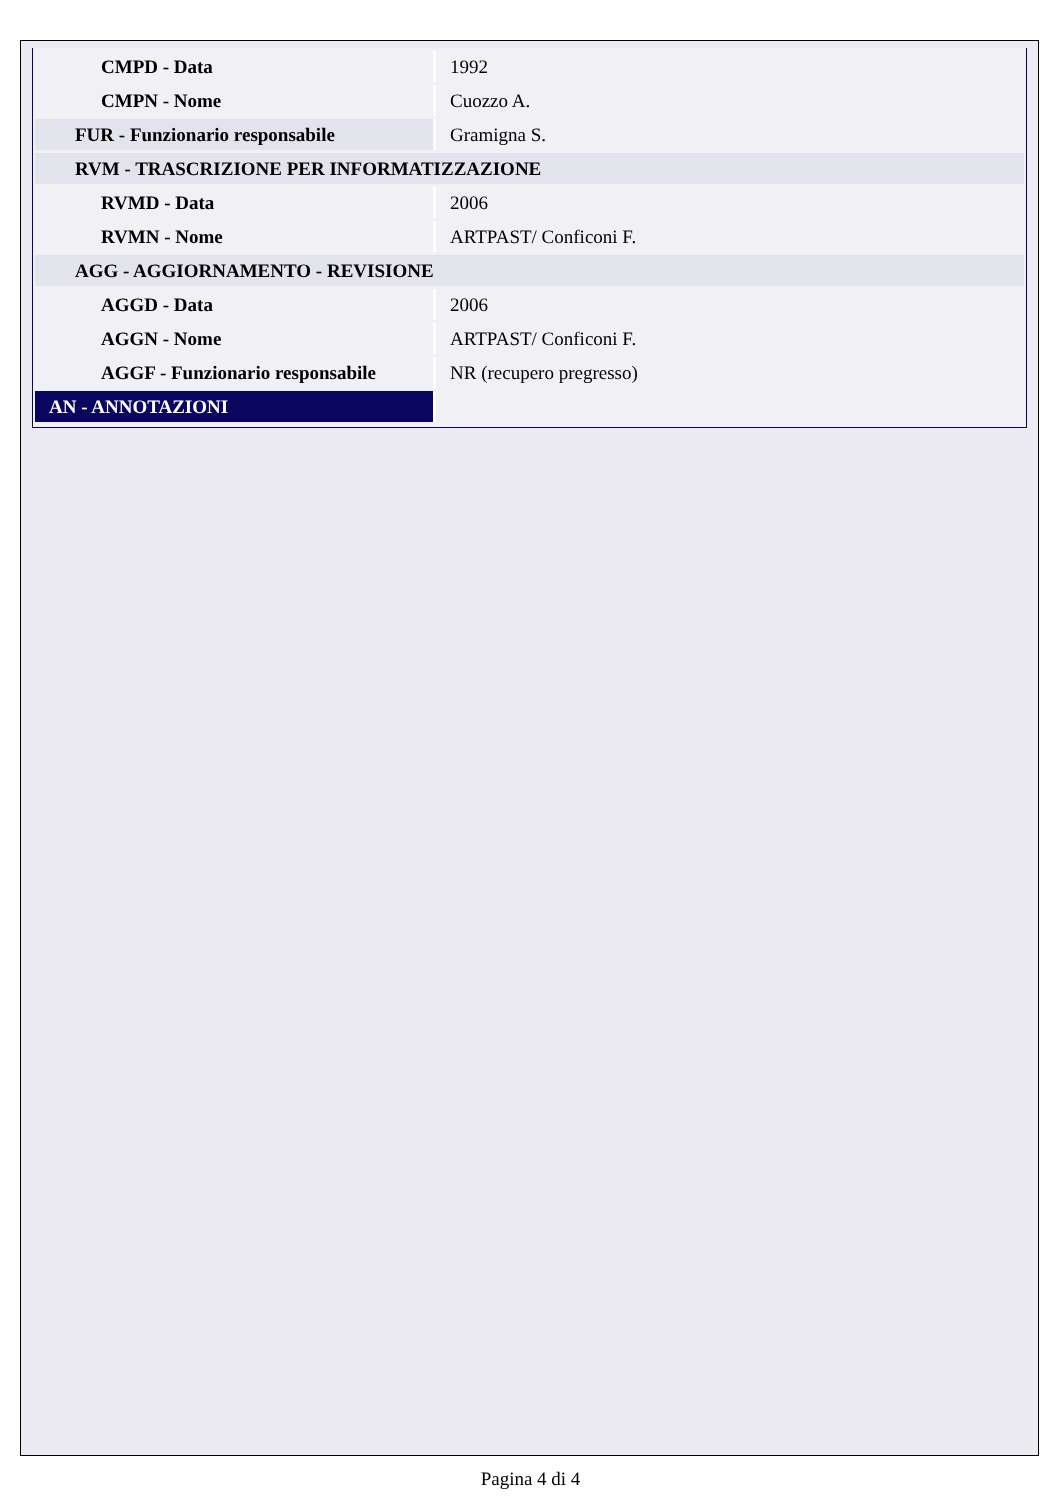| CMPD - Data | 1992 |
| CMPN - Nome | Cuozzo A. |
| FUR - Funzionario responsabile | Gramigna S. |
| RVM - TRASCRIZIONE PER INFORMATIZZAZIONE | |
| RVMD - Data | 2006 |
| RVMN - Nome | ARTPAST/ Conficoni F. |
| AGG - AGGIORNAMENTO - REVISIONE | |
| AGGD - Data | 2006 |
| AGGN - Nome | ARTPAST/ Conficoni F. |
| AGGF - Funzionario responsabile | NR (recupero pregresso) |
| AN - ANNOTAZIONI | |
Pagina 4 di 4